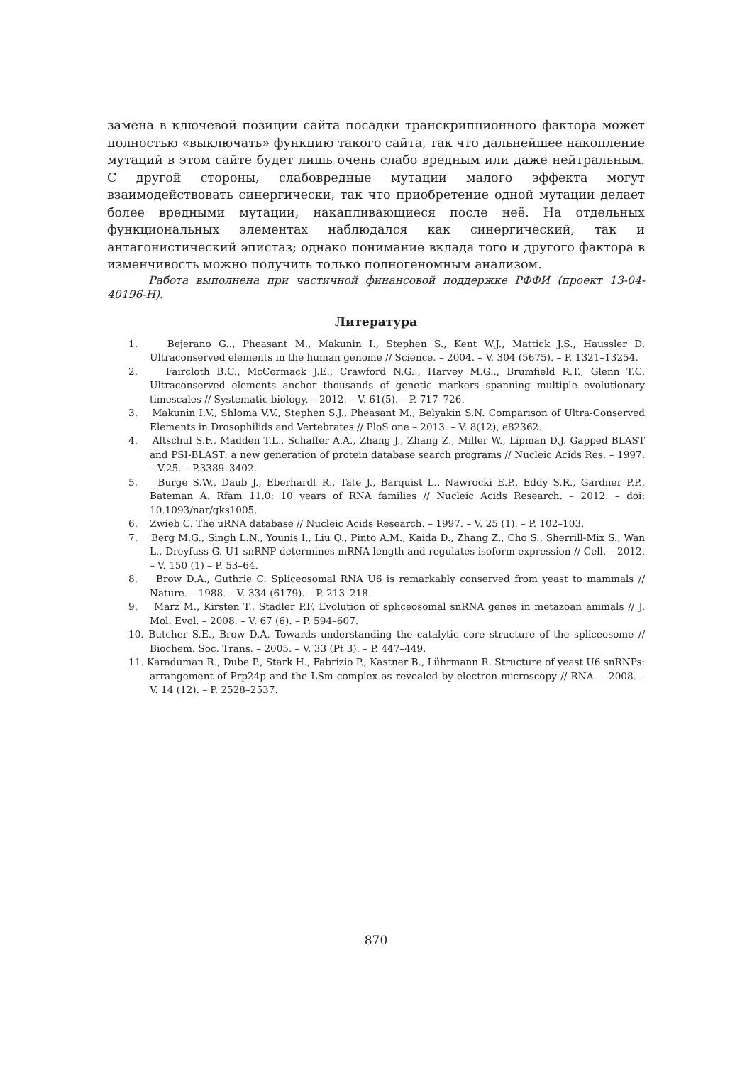замена в ключевой позиции сайта посадки транскрипционного фактора может полностью «выключать» функцию такого сайта, так что дальнейшее накопление мутаций в этом сайте будет лишь очень слабо вредным или даже нейтральным. С другой стороны, слабовредные мутации малого эффекта могут взаимодействовать синергически, так что приобретение одной мутации делает более вредными мутации, накапливающиеся после неё. На отдельных функциональных элементах наблюдался как синергический, так и антагонистический эпистаз; однако понимание вклада того и другого фактора в изменчивость можно получить только полногеномным анализом.
Работа выполнена при частичной финансовой поддержке РФФИ (проект 13-04-40196-Н).
Литература
1. Bejerano G.., Pheasant M., Makunin I., Stephen S., Kent W.J., Mattick J.S., Haussler D. Ultraconserved elements in the human genome // Science. – 2004. – V. 304 (5675). – P. 1321–13254.
2. Faircloth B.C., McCormack J.E., Crawford N.G.., Harvey M.G.., Brumfield R.T., Glenn T.C. Ultraconserved elements anchor thousands of genetic markers spanning multiple evolutionary timescales // Systematic biology. – 2012. – V. 61(5). – P. 717–726.
3. Makunin I.V., Shloma V.V., Stephen S.J., Pheasant M., Belyakin S.N. Comparison of Ultra-Conserved Elements in Drosophilids and Vertebrates // PloS one – 2013. – V. 8(12), e82362.
4. Altschul S.F., Madden T.L., Schaffer A.A., Zhang J., Zhang Z., Miller W., Lipman D.J. Gapped BLAST and PSI-BLAST: a new generation of protein database search programs // Nucleic Acids Res. – 1997. – V.25. – P.3389–3402.
5. Burge S.W., Daub J., Eberhardt R., Tate J., Barquist L., Nawrocki E.P., Eddy S.R., Gardner P.P., Bateman A. Rfam 11.0: 10 years of RNA families // Nucleic Acids Research. – 2012. – doi: 10.1093/nar/gks1005.
6. Zwieb C. The uRNA database // Nucleic Acids Research. – 1997. – V. 25 (1). – P. 102–103.
7. Berg M.G., Singh L.N., Younis I., Liu Q., Pinto A.M., Kaida D., Zhang Z., Cho S., Sherrill-Mix S., Wan L., Dreyfuss G. U1 snRNP determines mRNA length and regulates isoform expression // Cell. – 2012. – V. 150 (1) – P. 53–64.
8. Brow D.A., Guthrie C. Spliceosomal RNA U6 is remarkably conserved from yeast to mammals // Nature. – 1988. – V. 334 (6179). – P. 213–218.
9. Marz M., Kirsten T., Stadler P.F. Evolution of spliceosomal snRNA genes in metazoan animals // J. Mol. Evol. – 2008. – V. 67 (6). – P. 594–607.
10. Butcher S.E., Brow D.A. Towards understanding the catalytic core structure of the spliceosome // Biochem. Soc. Trans. – 2005. – V. 33 (Pt 3). – P. 447–449.
11. Karaduman R., Dube P., Stark H., Fabrizio P., Kastner B., Lührmann R. Structure of yeast U6 snRNPs: arrangement of Prp24p and the LSm complex as revealed by electron microscopy // RNA. – 2008. – V. 14 (12). – P. 2528–2537.
870